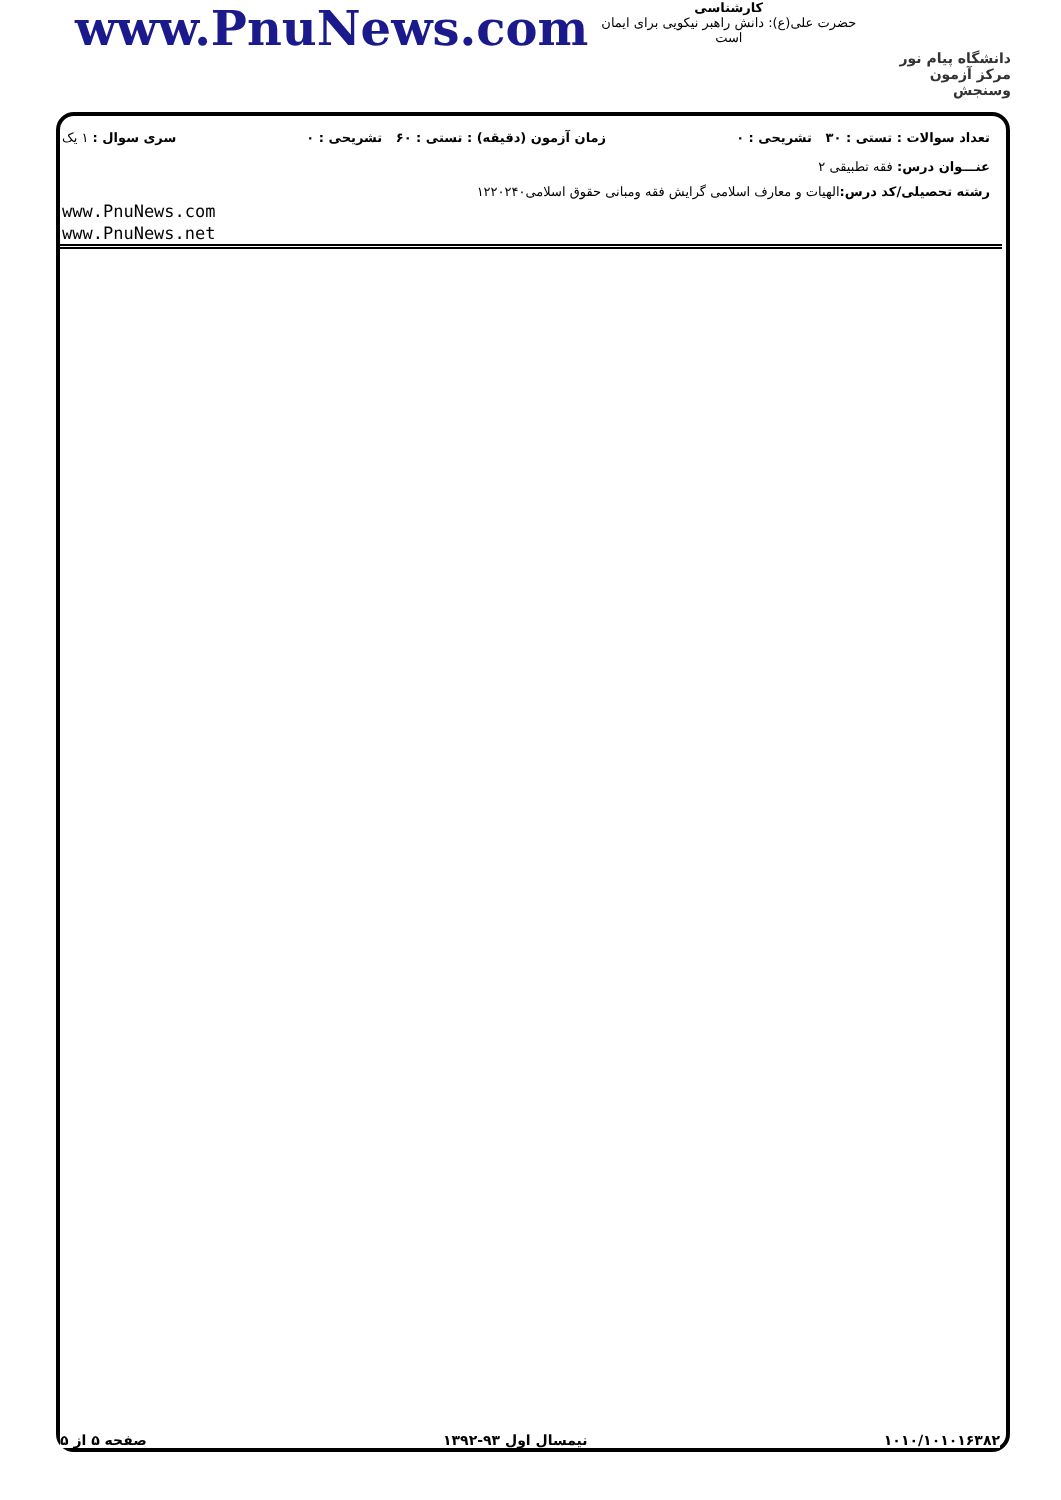www.PnuNews.com
کارشناسی
حضرت علی(ع): دانش راهبر نیکویی برای ایمان است
دانشگاه پیام نور
مرکز آزمون وسنجش
تعداد سوالات : تستی : ۳۰ تشریحی : ۰ زمان آزمون (دقیقه) : تستی : ۶۰ تشریحی : ۰ سری سوال : ۱ یک
عنـــوان درس: فقه تطبیقی ۲
رشته تحصیلی/کد درس: الهیات و معارف اسلامی گرایش فقه ومبانی حقوق اسلامی۱۲۲۰۲۴۰
www.PnuNews.com
www.PnuNews.net
۱۰۱۰/۱۰۱۰۱۶۳۸۲ نیمسال اول ۹۳-۱۳۹۲ صفحه ۵ از ۵